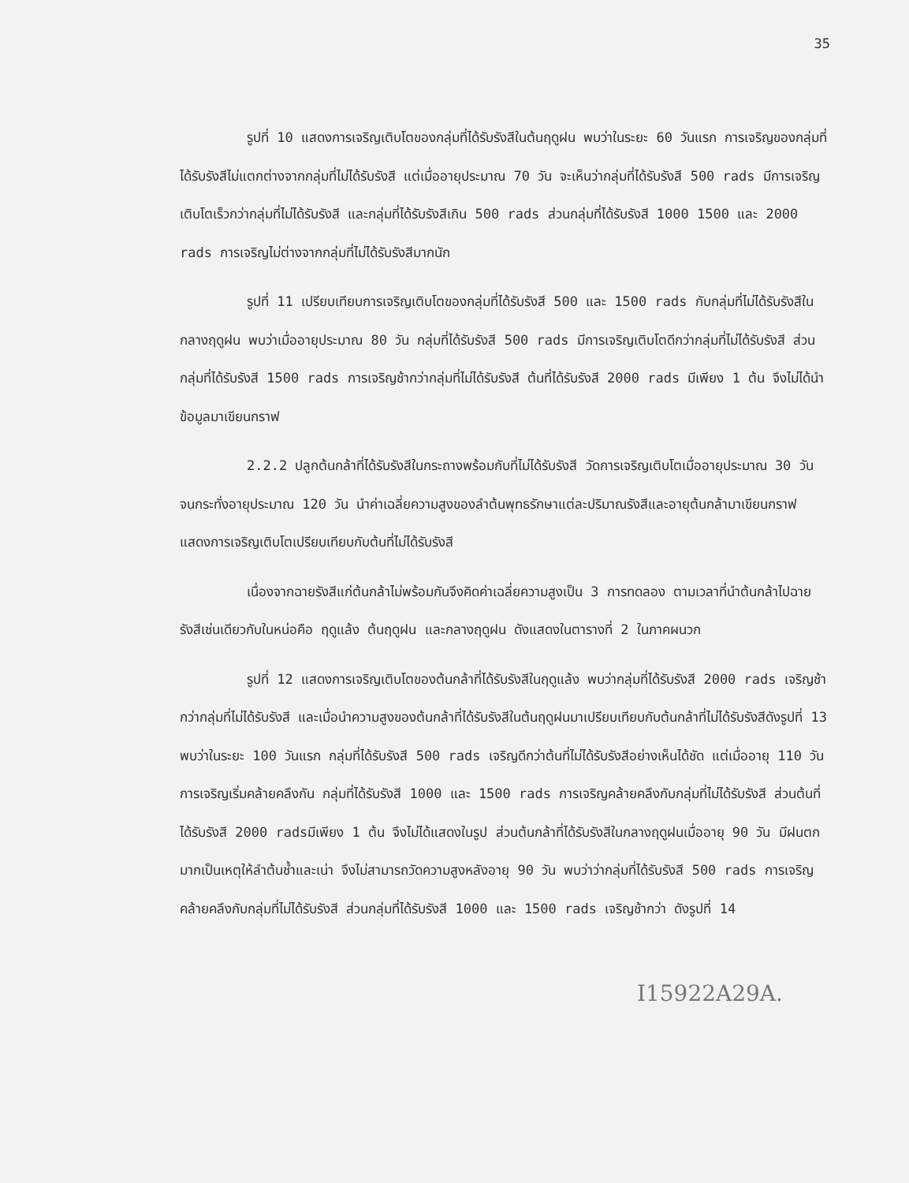35
รูปที่ 10 แสดงการเจริญเติบโตของกลุ่มที่ได้รับรังสีในต้นฤดูฝน พบว่าในระยะ 60 วันแรก การเจริญของกลุ่มที่ได้รับรังสีไม่แตกต่างจากกลุ่มที่ไม่ได้รับรังสี แต่เมื่ออายุประมาณ 70 วัน จะเห็นว่ากลุ่มที่ได้รับรังสี 500 rads มีการเจริญเติบโตเร็วกว่ากลุ่มที่ไม่ได้รับรังสี และกลุ่มที่ได้รับรังสีเกิน 500 rads ส่วนกลุ่มที่ได้รับรังสี 1000 1500 และ 2000 rads การเจริญไม่ต่างจากกลุ่มที่ไม่ได้รับรังสีมากนัก
รูปที่ 11 เปรียบเทียบการเจริญเติบโตของกลุ่มที่ได้รับรังสี 500 และ 1500 rads กับกลุ่มที่ไม่ได้รับรังสีในกลางฤดูฝน พบว่าเมื่ออายุประมาณ 80 วัน กลุ่มที่ได้รับรังสี 500 rads มีการเจริญเติบโตดีกว่ากลุ่มที่ไม่ได้รับรังสี ส่วนกลุ่มที่ได้รับรังสี 1500 rads การเจริญช้ากว่ากลุ่มที่ไม่ได้รับรังสี ต้นที่ได้รับรังสี 2000 rads มีเพียง 1 ต้น จึงไม่ได้นำข้อมูลมาเขียนกราฟ
2.2.2 ปลูกต้นกล้าที่ได้รับรังสีในกระถางพร้อมกับที่ไม่ได้รับรังสี วัดการเจริญเติบโตเมื่ออายุประมาณ 30 วัน จนกระทั่งอายุประมาณ 120 วัน นำค่าเฉลี่ยความสูงของลำต้นพุทธรักษาแต่ละปริมาณรังสีและอายุต้นกล้ามาเขียนกราฟ แสดงการเจริญเติบโตเปรียบเทียบกับต้นที่ไม่ได้รับรังสี
เนื่องจากฉายรังสีแก่ต้นกล้าไม่พร้อมกันจึงคิดค่าเฉลี่ยความสูงเป็น 3 การทดลอง ตามเวลาที่นำต้นกล้าไปฉายรังสีเช่นเดียวกับในหน่อคือ ฤดูแล้ง ต้นฤดูฝน และกลางฤดูฝน ดังแสดงในตารางที่ 2 ในภาคผนวก
รูปที่ 12 แสดงการเจริญเติบโตของต้นกล้าที่ได้รับรังสีในฤดูแล้ง พบว่ากลุ่มที่ได้รับรังสี 2000 rads เจริญช้ากว่ากลุ่มที่ไม่ได้รับรังสี และเมื่อนำความสูงของต้นกล้าที่ได้รับรังสีในต้นฤดูฝนมาเปรียบเทียบกับต้นกล้าที่ไม่ได้รับรังสีดังรูปที่ 13 พบว่าในระยะ 100 วันแรก กลุ่มที่ได้รับรังสี 500 rads เจริญดีกว่าต้นที่ไม่ได้รับรังสีอย่างเห็นได้ชัด แต่เมื่ออายุ 110 วัน การเจริญเริ่มคล้ายคลึงกัน กลุ่มที่ได้รับรังสี 1000 และ 1500 rads การเจริญคล้ายคลึงกับกลุ่มที่ไม่ได้รับรังสี ส่วนต้นที่ได้รับรังสี 2000 radsมีเพียง 1 ต้น จึงไม่ได้แสดงในรูป ส่วนต้นกล้าที่ได้รับรังสีในกลางฤดูฝนเมื่ออายุ 90 วัน มีฝนตกมากเป็นเหตุให้ลำต้นช้ำและเน่า จึงไม่สามารถวัดความสูงหลังอายุ 90 วัน พบว่าว่ากลุ่มที่ได้รับรังสี 500 rads การเจริญคล้ายคลึงกับกลุ่มที่ไม่ได้รับรังสี ส่วนกลุ่มที่ได้รับรังสี 1000 และ 1500 rads เจริญช้ากว่า ดังรูปที่ 14
I15922A29A.